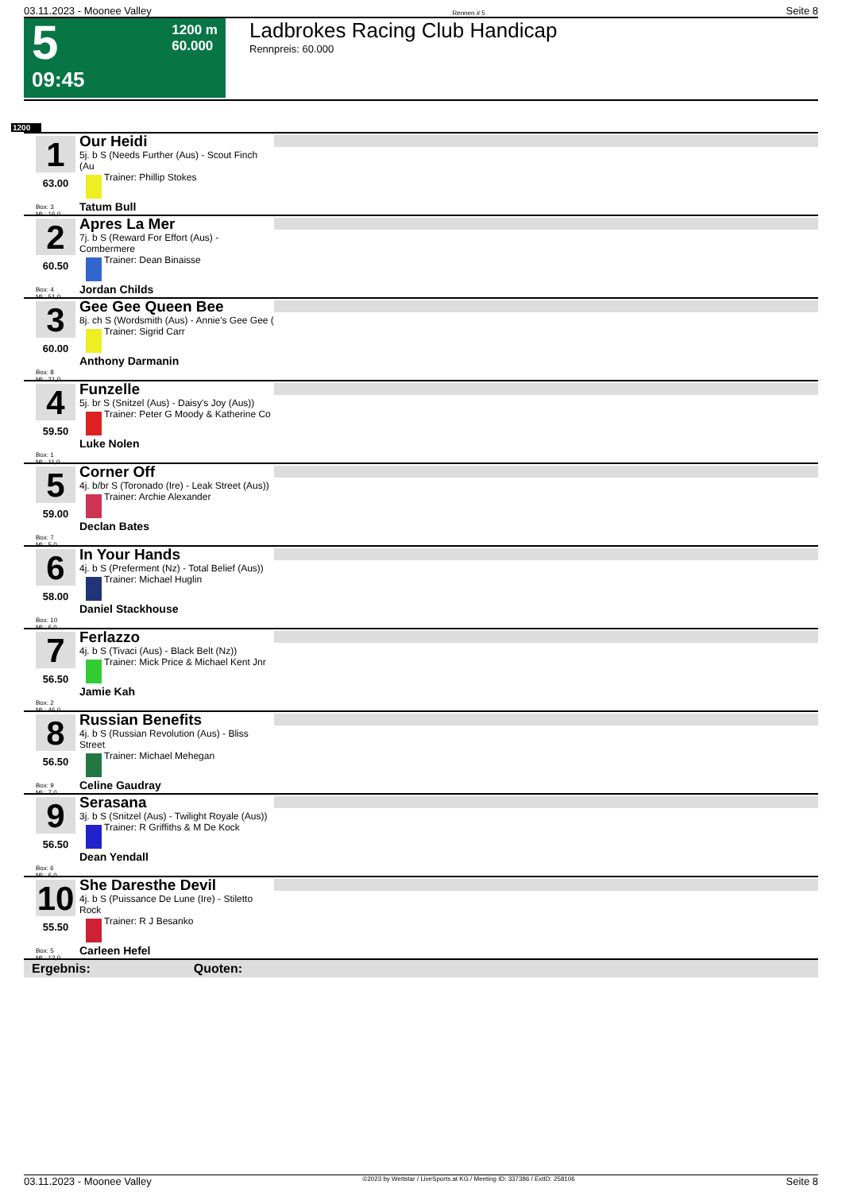03.11.2023 - Moonee Valley Rennen # 5 Seite 8
5
09:45
1200 m
60.000
Ladbrokes Racing Club Handicap
Rennpreis: 60.000
1200
1
63.00
Box: 3
ML: 16,0
Our Heidi
5j. b S (Needs Further (Aus) - Scout Finch (Au
Trainer: Phillip Stokes
Tatum Bull
2
60.50
Box: 4
ML: 51,0
Apres La Mer
7j. b S (Reward For Effort (Aus) - Combermere
Trainer: Dean Binaisse
Jordan Childs
3
60.00
Box: 8
ML: 21,0
Gee Gee Queen Bee
8j. ch S (Wordsmith (Aus) - Annie's Gee Gee (
Trainer: Sigrid Carr
Anthony Darmanin
4
59.50
Box: 1
ML: 11,0
Funzelle
5j. br S (Snitzel (Aus) - Daisy's Joy (Aus))
Trainer: Peter G Moody & Katherine Co
Luke Nolen
5
59.00
Box: 7
ML: 5,0
Corner Off
4j. b/br S (Toronado (Ire) - Leak Street (Aus))
Trainer: Archie Alexander
Declan Bates
6
58.00
Box: 10
ML: 6,0
In Your Hands
4j. b S (Preferment (Nz) - Total Belief (Aus))
Trainer: Michael Huglin
Daniel Stackhouse
7
56.50
Box: 2
ML: 46,0
Ferlazzo
4j. b S (Tivaci (Aus) - Black Belt (Nz))
Trainer: Mick Price & Michael Kent Jnr
Jamie Kah
8
56.50
Box: 9
ML: 7,0
Russian Benefits
4j. b S (Russian Revolution (Aus) - Bliss Street
Trainer: Michael Mehegan
Celine Gaudray
9
56.50
Box: 6
ML: 6,0
Serasana
3j. b S (Snitzel (Aus) - Twilight Royale (Aus))
Trainer: R Griffiths & M De Kock
Dean Yendall
10
55.50
Box: 5
ML: 12,0
She Daresthe Devil
4j. b S (Puissance De Lune (Ire) - Stiletto Rock
Trainer: R J Besanko
Carleen Hefel
Ergebnis: Quoten:
03.11.2023 - Moonee Valley ©2023 by Wettstar / LiveSports.at KG / Meeting ID: 337386 / ExtID: 258106 Seite 8